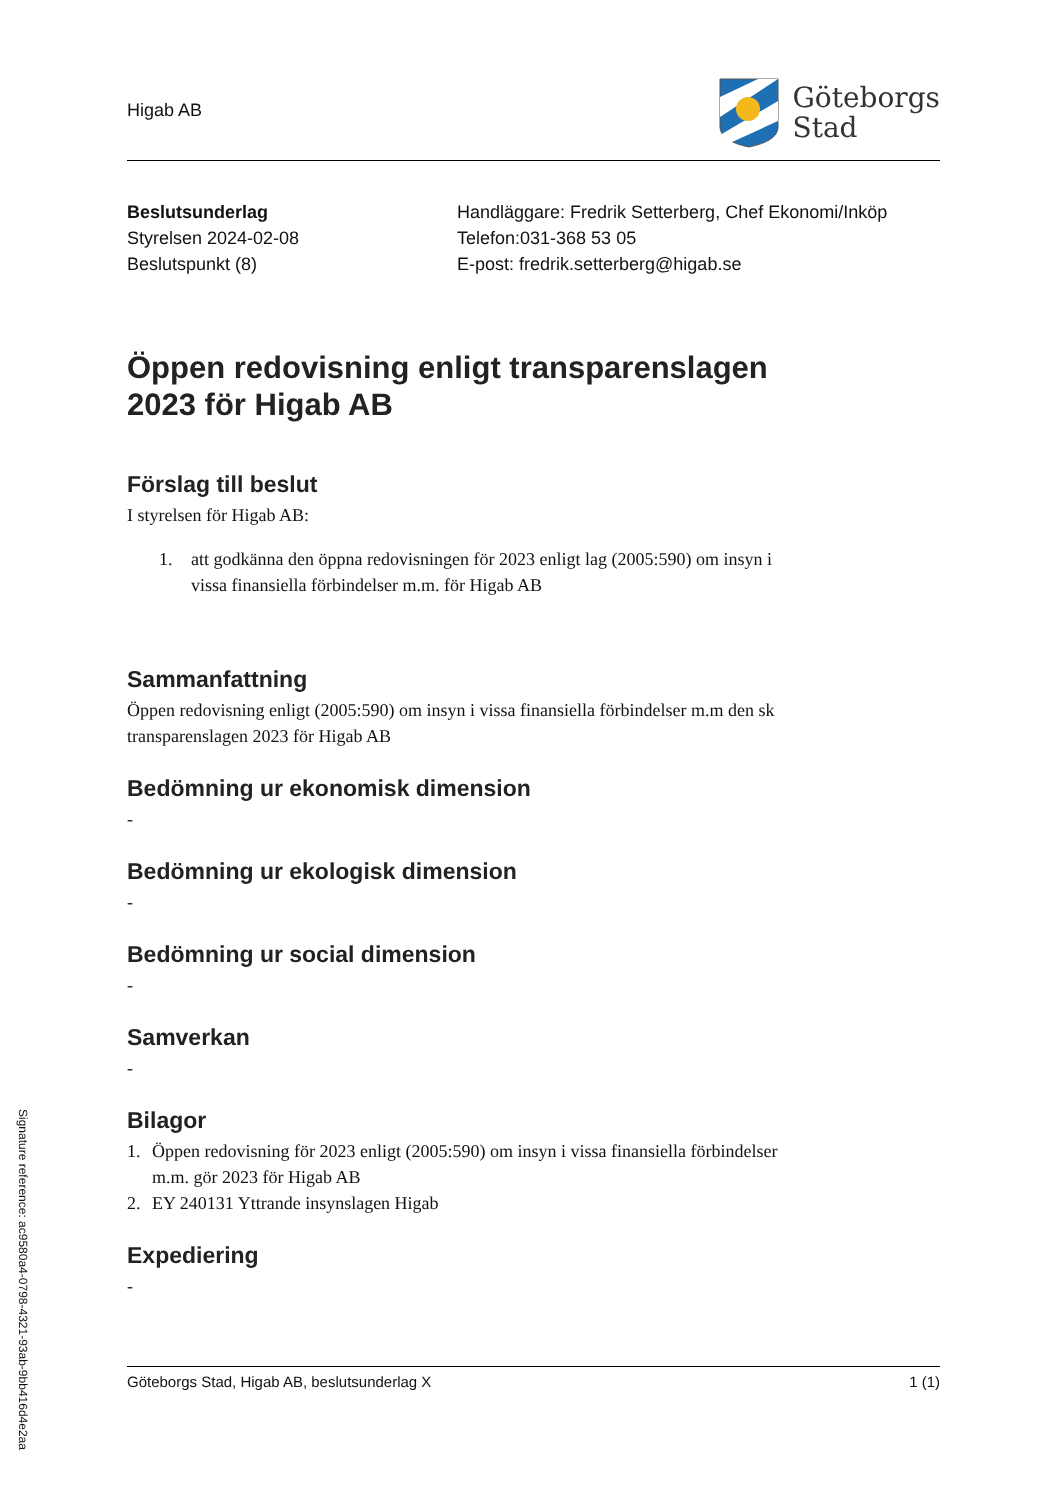Signature reference: ac9580a4-0798-4321-93ab-9bb416d4e2aa
Higab AB
Göteborgs
Stad
Beslutsunderlag
Styrelsen 2024-02-08
Beslutspunkt (8)
Handläggare: Fredrik Setterberg, Chef Ekonomi/Inköp
Telefon:031-368 53 05
E-post: fredrik.setterberg@higab.se
Öppen redovisning enligt transparenslagen
2023 för Higab AB
Förslag till beslut
I styrelsen för Higab AB:
1. att godkänna den öppna redovisningen för 2023 enligt lag (2005:590) om insyn i
vissa finansiella förbindelser m.m. för Higab AB
Sammanfattning
Öppen redovisning enligt (2005:590) om insyn i vissa finansiella förbindelser m.m den sk
transparenslagen 2023 för Higab AB
Bedömning ur ekonomisk dimension
-
Bedömning ur ekologisk dimension
-
Bedömning ur social dimension
-
Samverkan
-
Bilagor
1. Öppen redovisning för 2023 enligt (2005:590) om insyn i vissa finansiella förbindelser
m.m. gör 2023 för Higab AB
2. EY 240131 Yttrande insynslagen Higab
Expediering
-
Göteborgs Stad, Higab AB, beslutsunderlag X 1 (1)